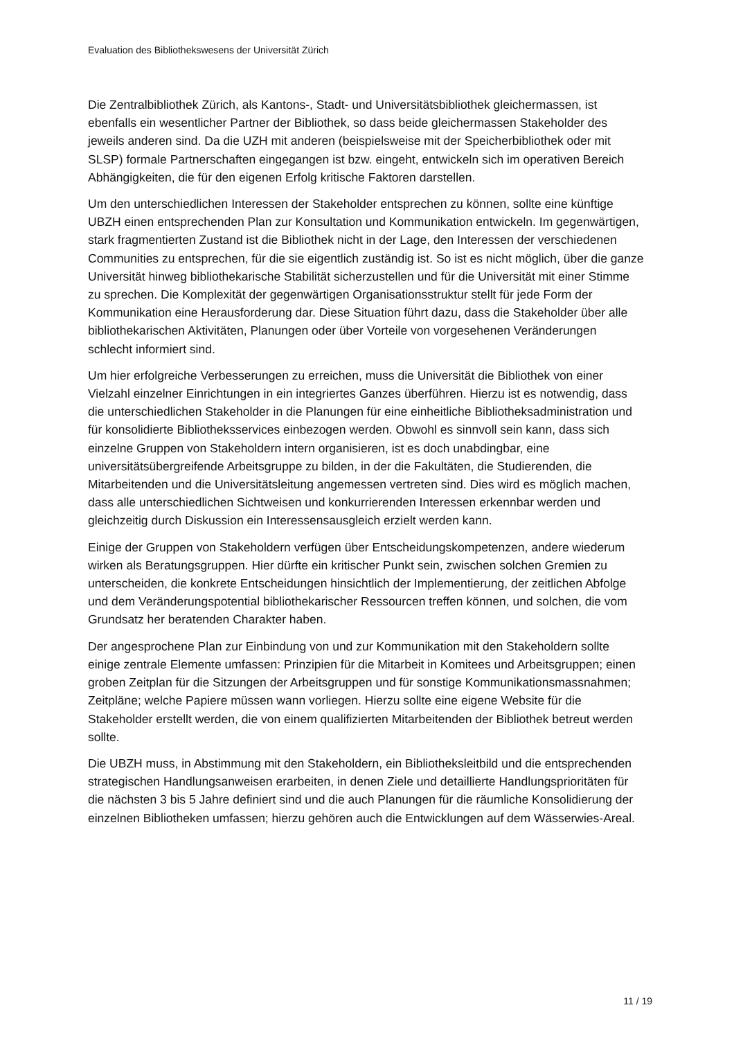Evaluation des Bibliothekswesens der Universität Zürich
Die Zentralbibliothek Zürich, als Kantons-, Stadt- und Universitätsbibliothek gleichermassen, ist ebenfalls ein wesentlicher Partner der Bibliothek, so dass beide gleichermassen Stake­holder des jeweils anderen sind. Da die UZH mit anderen (beispielsweise mit der Speicher­bibliothek oder mit SLSP) formale Partnerschaften eingegangen ist bzw. eingeht, entwickeln sich im operativen Bereich Abhängigkeiten, die für den eigenen Erfolg kritische Faktoren darstellen.
Um den unterschiedlichen Interessen der Stakeholder entsprechen zu können, sollte eine künftige UBZH einen entsprechenden Plan zur Konsultation und Kommunikation entwickeln. Im gegenwärtigen, stark fragmentierten Zustand ist die Bibliothek nicht in der Lage, den Interessen der verschiedenen Communities zu entsprechen, für die sie eigentlich zuständig ist. So ist es nicht möglich, über die ganze Universität hinweg bibliothekarische Stabilität sicherzustellen und für die Universität mit einer Stimme zu sprechen. Die Komplexität der gegenwärtigen Organisationsstruktur stellt für jede Form der Kommunikation eine Heraus­forderung dar. Diese Situation führt dazu, dass die Stakeholder über alle bibliothekarischen Aktivitäten, Planungen oder über Vorteile von vorgesehenen Veränderungen schlecht informiert sind.
Um hier erfolgreiche Verbesserungen zu erreichen, muss die Universität die Bibliothek von einer Vielzahl einzelner Einrichtungen in ein integriertes Ganzes überführen. Hierzu ist es notwendig, dass die unterschiedlichen Stakeholder in die Planungen für eine einheitliche Bibliotheksadministration und für konsolidierte Bibliotheksservices einbezogen werden. Obwohl es sinnvoll sein kann, dass sich einzelne Gruppen von Stakeholdern intern organisieren, ist es doch unabdingbar, eine universitätsübergreifende Arbeitsgruppe zu bilden, in der die Fakultäten, die Studierenden, die Mitarbeitenden und die Universitäts­leitung angemessen vertreten sind. Dies wird es möglich machen, dass alle unterschiedlichen Sichtweisen und konkurrierenden Interessen erkennbar werden und gleichzeitig durch Diskussion ein Interessensausgleich erzielt werden kann.
Einige der Gruppen von Stakeholdern verfügen über Entscheidungskompetenzen, andere wiederum wirken als Beratungsgruppen. Hier dürfte ein kritischer Punkt sein, zwischen solchen Gremien zu unterscheiden, die konkrete Entscheidungen hinsichtlich der Implementierung, der zeitlichen Abfolge und dem Veränderungspotential bibliothekarischer Ressourcen treffen können, und solchen, die vom Grundsatz her beratenden Charakter haben.
Der angesprochene Plan zur Einbindung von und zur Kommunikation mit den Stakeholdern sollte einige zentrale Elemente umfassen: Prinzipien für die Mitarbeit in Komitees und Arbeitsgruppen; einen groben Zeitplan für die Sitzungen der Arbeitsgruppen und für sonstige Kommunikationsmassnahmen; Zeitpläne; welche Papiere müssen wann vorliegen. Hierzu sollte eine eigene Website für die Stakeholder erstellt werden, die von einem qualifizierten Mitarbeitenden der Bibliothek betreut werden sollte.
Die UBZH muss, in Abstimmung mit den Stakeholdern, ein Bibliotheksleitbild und die entsprechenden strategischen Handlungsanweisen erarbeiten, in denen Ziele und detaillierte Handlungsprioritäten für die nächsten 3 bis 5 Jahre definiert sind und die auch Planungen für die räumliche Konsolidierung der einzelnen Bibliotheken umfassen; hierzu gehören auch die Entwicklungen auf dem Wässerwies-Areal.
11 / 19